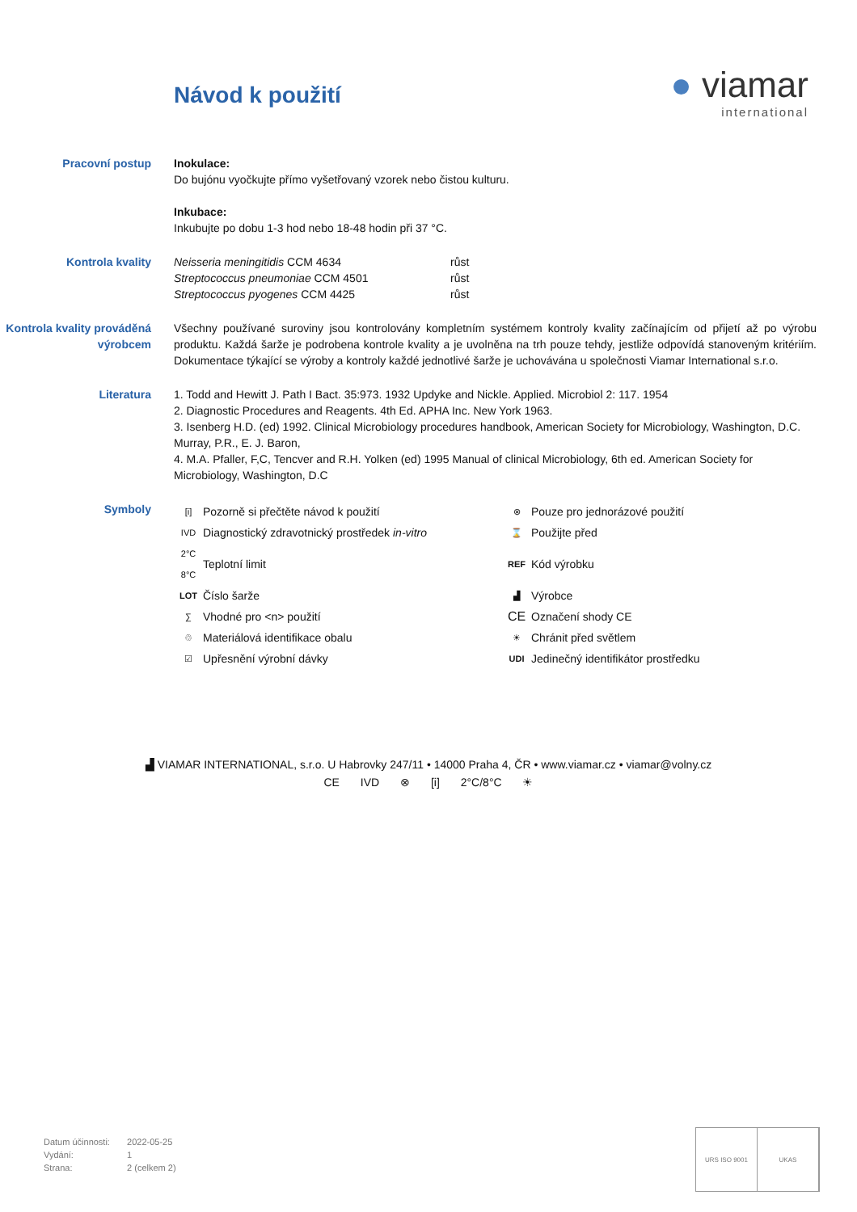Návod k použití
● viamar
international
Pracovní postup Inokulace:
Do bujónu vyočkujte přímo vyšetřovaný vzorek nebo čistou kulturu.
Inkubace:
Inkubujte po dobu 1-3 hod nebo 18-48 hodin při 37 °C.
Kontrola kvality
| Neisseria meningitidis CCM 4634 | růst |
| Streptococcus pneumoniae CCM 4501 | růst |
| Streptococcus pyogenes CCM 4425 | růst |
Kontrola kvality prováděná výrobcem
Všechny používané suroviny jsou kontrolovány kompletním systémem kontroly kvality začínajícím od přijetí až po výrobu produktu. Každá šarže je podrobena kontrole kvality a je uvolněna na trh pouze tehdy, jestliže odpovídá stanoveným kritériím. Dokumentace týkající se výroby a kontroly každé jednotlivé šarže je uchovávána u společnosti Viamar International s.r.o.
Literatura 1. Todd and Hewitt J. Path I Bact. 35:973. 1932 Updyke and Nickle. Applied. Microbiol 2: 117. 1954
2. Diagnostic Procedures and Reagents. 4th Ed. APHA Inc. New York 1963.
3. Isenberg H.D. (ed) 1992. Clinical Microbiology procedures handbook, American Society for Microbiology, Washington, D.C. Murray, P.R., E. J. Baron,
4. M.A. Pfaller, F,C, Tencver and R.H. Yolken (ed) 1995 Manual of clinical Microbiology, 6th ed. American Society for Microbiology, Washington, D.C
Symboly
| [i] | Pozorně si přečtěte návod k použití | ⊗ | Pouze pro jednorázové použití |
| IVD | Diagnostický zdravotnický prostředek in-vitro | ⌛ | Použijte před |
| 2°C 8°C | Teplotní limit | REF | Kód výrobku |
| LOT | Číslo šarže | ▟ | Výrobce |
| ∑ | Vhodné pro <n> použití | CE | Označení shody CE |
| ♲ | Materiálová identifikace obalu | ☀ | Chránit před světlem |
| ☑ | Upřesnění výrobní dávky | UDI | Jedinečný identifikátor prostředku |
▟ VIAMAR INTERNATIONAL, s.r.o. U Habrovky 247/11 • 14000 Praha 4, ČR • www.viamar.cz • viamar@volny.cz
CE IVD ⊗ [i] 2°C/8°C ☀
Datum účinnosti: 2022-05-25
Vydání: 1
Strana: 2 (celkem 2)
URS ISO 9001 UKAS